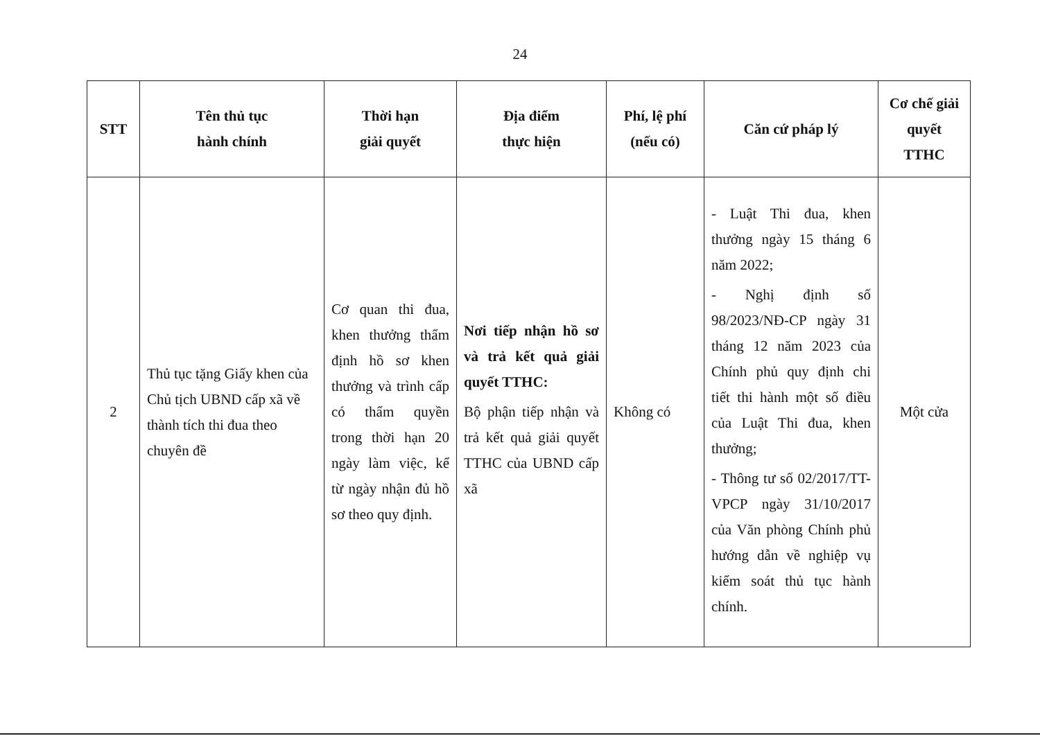24
| STT | Tên thủ tục hành chính | Thời hạn giải quyết | Địa điểm thực hiện | Phí, lệ phí (nếu có) | Căn cứ pháp lý | Cơ chế giải quyết TTHC |
| --- | --- | --- | --- | --- | --- | --- |
| 2 | Thủ tục tặng Giấy khen của Chủ tịch UBND cấp xã về thành tích thi đua theo chuyên đề | Cơ quan thi đua, khen thưởng thẩm định hồ sơ khen thưởng và trình cấp có thẩm quyền trong thời hạn 20 ngày làm việc, kể từ ngày nhận đủ hồ sơ theo quy định. | Nơi tiếp nhận hồ sơ và trả kết quả giải quyết TTHC: Bộ phận tiếp nhận và trả kết quả giải quyết TTHC của UBND cấp xã | Không có | - Luật Thi đua, khen thưởng ngày 15 tháng 6 năm 2022; - Nghị định số 98/2023/NĐ-CP ngày 31 tháng 12 năm 2023 của Chính phủ quy định chi tiết thi hành một số điều của Luật Thi đua, khen thưởng; - Thông tư số 02/2017/TT-VPCP ngày 31/10/2017 của Văn phòng Chính phủ hướng dẫn về nghiệp vụ kiểm soát thủ tục hành chính. | Một cửa |